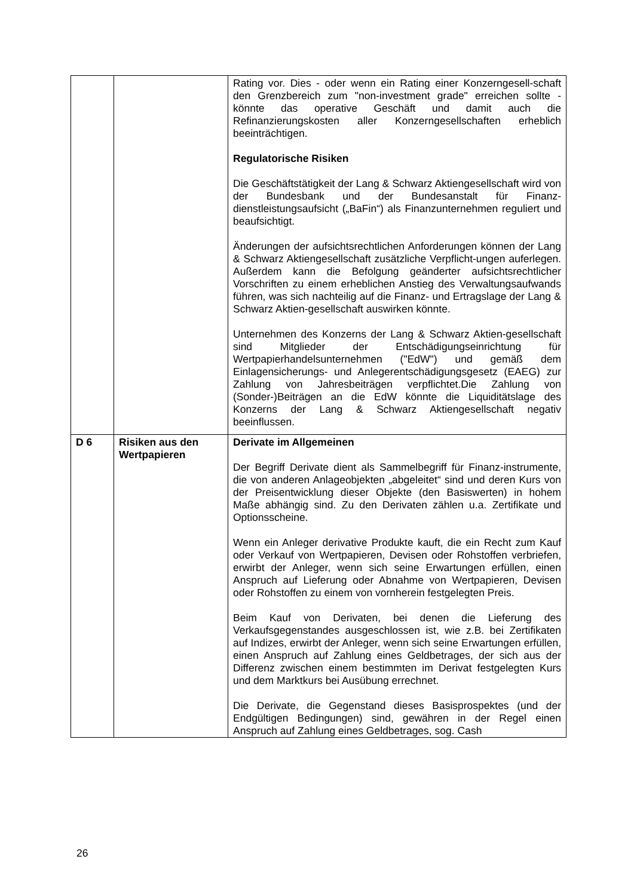| | | Rating vor. Dies - oder wenn ein Rating einer Konzerngesell-schaft den Grenzbereich zum "non-investment grade" erreichen sollte - könnte das operative Geschäft und damit auch die Refinanzierungskosten aller Konzerngesellschaften erheblich beeinträchtigen. Regulatorische Risiken Die Geschäftstätigkeit der Lang & Schwarz Aktiengesellschaft wird von der Bundesbank und der Bundesanstalt für Finanz-dienstleistungsaufsicht („BaFin“) als Finanzunternehmen reguliert und beaufsichtigt. Änderungen der aufsichtsrechtlichen Anforderungen können der Lang & Schwarz Aktiengesellschaft zusätzliche Verpflicht-ungen auferlegen. Außerdem kann die Befolgung geänderter aufsichtsrechtlicher Vorschriften zu einem erheblichen Anstieg des Verwaltungsaufwands führen, was sich nachteilig auf die Finanz- und Ertragslage der Lang & Schwarz Aktien-gesellschaft auswirken könnte. Unternehmen des Konzerns der Lang & Schwarz Aktien-gesellschaft sind Mitglieder der Entschädigungseinrichtung für Wertpapierhandelsunternehmen ("EdW") und gemäß dem Einlagensicherungs- und Anlegerentschädigungsgesetz (EAEG) zur Zahlung von Jahresbeiträgen verpflichtet.Die Zahlung von (Sonder-)Beiträgen an die EdW könnte die Liquiditätslage des Konzerns der Lang & Schwarz Aktiengesellschaft negativ beeinflussen. |
| D 6 | Risiken aus den Wertpapieren | Derivate im Allgemeinen Der Begriff Derivate dient als Sammelbegriff für Finanz-instrumente, die von anderen Anlageobjekten „abgeleitet“ sind und deren Kurs von der Preisentwicklung dieser Objekte (den Basiswerten) in hohem Maße abhängig sind. Zu den Derivaten zählen u.a. Zertifikate und Optionsscheine. Wenn ein Anleger derivative Produkte kauft, die ein Recht zum Kauf oder Verkauf von Wertpapieren, Devisen oder Rohstoffen verbriefen, erwirbt der Anleger, wenn sich seine Erwartungen erfüllen, einen Anspruch auf Lieferung oder Abnahme von Wertpapieren, Devisen oder Rohstoffen zu einem von vornherein festgelegten Preis. Beim Kauf von Derivaten, bei denen die Lieferung des Verkaufsgegenstandes ausgeschlossen ist, wie z.B. bei Zertifikaten auf Indizes, erwirbt der Anleger, wenn sich seine Erwartungen erfüllen, einen Anspruch auf Zahlung eines Geldbetrages, der sich aus der Differenz zwischen einem bestimmten im Derivat festgelegten Kurs und dem Marktkurs bei Ausübung errechnet. Die Derivate, die Gegenstand dieses Basisprospektes (und der Endgültigen Bedingungen) sind, gewähren in der Regel einen Anspruch auf Zahlung eines Geldbetrages, sog. Cash |
26